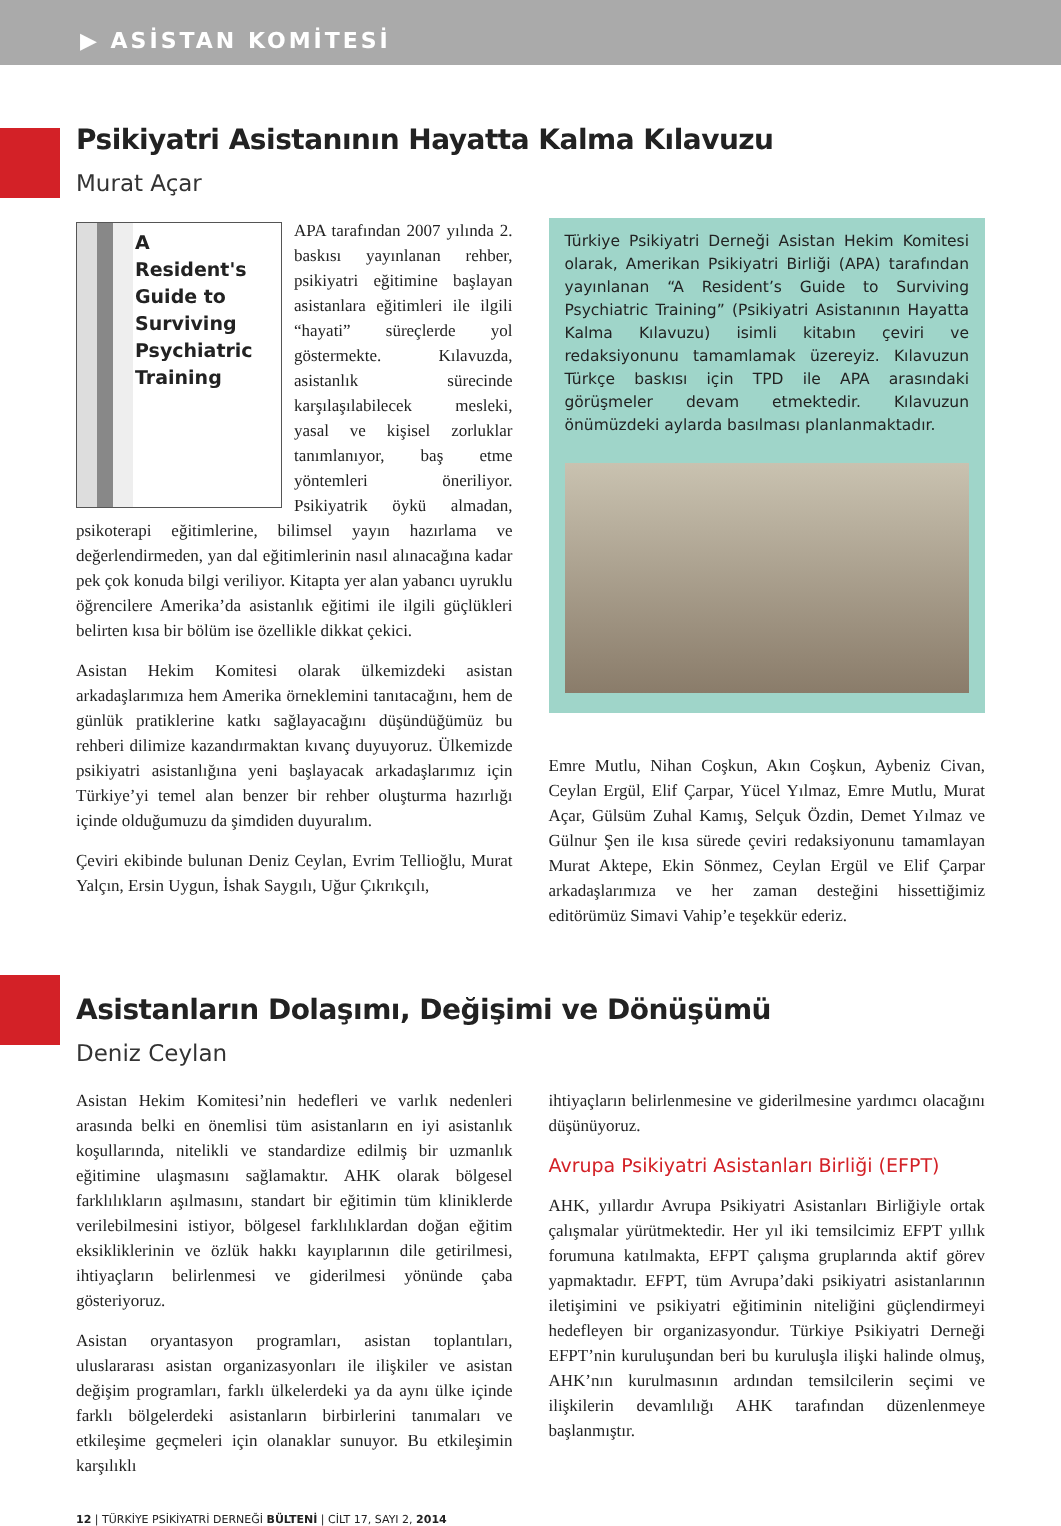▶ ASİSTAN KOMİTESİ
Psikiyatri Asistanının Hayatta Kalma Kılavuzu
Murat Açar
A
Resident's
Guide to
Surviving
Psychiatric
Training
APA tarafından 2007 yılında 2. baskısı yayınlanan rehber, psikiyatri eğitimine başlayan asistanlara eğitimleri ile ilgili “hayati” süreçlerde yol göstermekte. Kılavuzda, asistanlık sürecinde karşılaşılabilecek mesleki, yasal ve kişisel zorluklar tanımlanıyor, baş etme yöntemleri öneriliyor. Psikiyatrik öykü almadan, psikoterapi eğitimlerine, bilimsel yayın hazırlama ve değerlendirmeden, yan dal eğitimlerinin nasıl alınacağına kadar pek çok konuda bilgi veriliyor. Kitapta yer alan yabancı uyruklu öğrencilere Amerika’da asistanlık eğitimi ile ilgili güçlükleri belirten kısa bir bölüm ise özellikle dikkat çekici.
Asistan Hekim Komitesi olarak ülkemizdeki asistan arkadaşlarımıza hem Amerika örneklemini tanıtacağını, hem de günlük pratiklerine katkı sağlayacağını düşündüğümüz bu rehberi dilimize kazandırmaktan kıvanç duyuyoruz. Ülkemizde psikiyatri asistanlığına yeni başlayacak arkadaşlarımız için Türkiye’yi temel alan benzer bir rehber oluşturma hazırlığı içinde olduğumuzu da şimdiden duyuralım.
Çeviri ekibinde bulunan Deniz Ceylan, Evrim Tellioğlu, Murat Yalçın, Ersin Uygun, İshak Saygılı, Uğur Çıkrıkçılı,
Türkiye Psikiyatri Derneği Asistan Hekim Komitesi olarak, Amerikan Psikiyatri Birliği (APA) tarafından yayınlanan “A Resident’s Guide to Surviving Psychiatric Training” (Psikiyatri Asistanının Hayatta Kalma Kılavuzu) isimli kitabın çeviri ve redaksiyonunu tamamlamak üzereyiz. Kılavuzun Türkçe baskısı için TPD ile APA arasındaki görüşmeler devam etmektedir. Kılavuzun önümüzdeki aylarda basılması planlanmaktadır.
Emre Mutlu, Nihan Coşkun, Akın Coşkun, Aybeniz Civan, Ceylan Ergül, Elif Çarpar, Yücel Yılmaz, Emre Mutlu, Murat Açar, Gülsüm Zuhal Kamış, Selçuk Özdin, Demet Yılmaz ve Gülnur Şen ile kısa sürede çeviri redaksiyonunu tamamlayan Murat Aktepe, Ekin Sönmez, Ceylan Ergül ve Elif Çarpar arkadaşlarımıza ve her zaman desteğini hissettiğimiz editörümüz Simavi Vahip’e teşekkür ederiz.
Asistanların Dolaşımı, Değişimi ve Dönüşümü
Deniz Ceylan
Asistan Hekim Komitesi’nin hedefleri ve varlık nedenleri arasında belki en önemlisi tüm asistanların en iyi asistanlık koşullarında, nitelikli ve standardize edilmiş bir uzmanlık eğitimine ulaşmasını sağlamaktır. AHK olarak bölgesel farklılıkların aşılmasını, standart bir eğitimin tüm kliniklerde verilebilmesini istiyor, bölgesel farklılıklardan doğan eğitim eksikliklerinin ve özlük hakkı kayıplarının dile getirilmesi, ihtiyaçların belirlenmesi ve giderilmesi yönünde çaba gösteriyoruz.
Asistan oryantasyon programları, asistan toplantıları, uluslararası asistan organizasyonları ile ilişkiler ve asistan değişim programları, farklı ülkelerdeki ya da aynı ülke içinde farklı bölgelerdeki asistanların birbirlerini tanımaları ve etkileşime geçmeleri için olanaklar sunuyor. Bu etkileşimin karşılıklı
ihtiyaçların belirlenmesine ve giderilmesine yardımcı olacağını düşünüyoruz.
Avrupa Psikiyatri Asistanları Birliği (EFPT)
AHK, yıllardır Avrupa Psikiyatri Asistanları Birliğiyle ortak çalışmalar yürütmektedir. Her yıl iki temsilcimiz EFPT yıllık forumuna katılmakta, EFPT çalışma gruplarında aktif görev yapmaktadır. EFPT, tüm Avrupa’daki psikiyatri asistanlarının iletişimini ve psikiyatri eğitiminin niteliğini güçlendirmeyi hedefleyen bir organizasyondur. Türkiye Psikiyatri Derneği EFPT’nin kuruluşundan beri bu kuruluşla ilişki halinde olmuş, AHK’nın kurulmasının ardından temsilcilerin seçimi ve ilişkilerin devamlılığı AHK tarafından düzenlenmeye başlanmıştır.
12 | TÜRKİYE PSİKİYATRİ DERNEĞİ BÜLTENİ | CİLT 17, SAYI 2, 2014